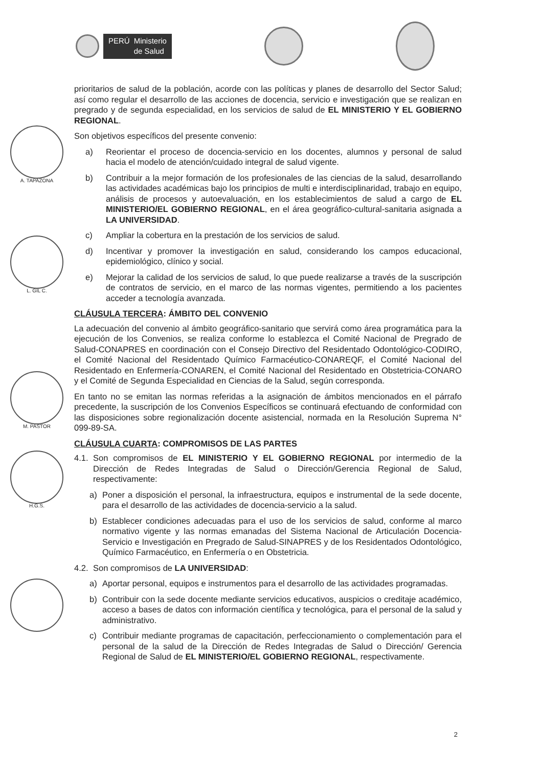PERÚ Ministerio
de Salud
A. TAPAZONA
L. GIL C.
M. PASTOR
H.G.S.
prioritarios de salud de la población, acorde con las políticas y planes de desarrollo del Sector Salud; así como regular el desarrollo de las acciones de docencia, servicio e investigación que se realizan en pregrado y de segunda especialidad, en los servicios de salud de EL MINISTERIO Y EL GOBIERNO REGIONAL.
Son objetivos específicos del presente convenio:
a) Reorientar el proceso de docencia-servicio en los docentes, alumnos y personal de salud hacia el modelo de atención/cuidado integral de salud vigente.
b) Contribuir a la mejor formación de los profesionales de las ciencias de la salud, desarrollando las actividades académicas bajo los principios de multi e interdisciplinaridad, trabajo en equipo, análisis de procesos y autoevaluación, en los establecimientos de salud a cargo de EL MINISTERIO/EL GOBIERNO REGIONAL, en el área geográfico-cultural-sanitaria asignada a LA UNIVERSIDAD.
c) Ampliar la cobertura en la prestación de los servicios de salud.
d) Incentivar y promover la investigación en salud, considerando los campos educacional, epidemiológico, clínico y social.
e) Mejorar la calidad de los servicios de salud, lo que puede realizarse a través de la suscripción de contratos de servicio, en el marco de las normas vigentes, permitiendo a los pacientes acceder a tecnología avanzada.
CLÁUSULA TERCERA: ÁMBITO DEL CONVENIO
La adecuación del convenio al ámbito geográfico-sanitario que servirá como área programática para la ejecución de los Convenios, se realiza conforme lo establezca el Comité Nacional de Pregrado de Salud-CONAPRES en coordinación con el Consejo Directivo del Residentado Odontológico-CODIRO, el Comité Nacional del Residentado Químico Farmacéutico-CONAREQF, el Comité Nacional del Residentado en Enfermería-CONAREN, el Comité Nacional del Residentado en Obstetricia-CONARO y el Comité de Segunda Especialidad en Ciencias de la Salud, según corresponda.
En tanto no se emitan las normas referidas a la asignación de ámbitos mencionados en el párrafo precedente, la suscripción de los Convenios Específicos se continuará efectuando de conformidad con las disposiciones sobre regionalización docente asistencial, normada en la Resolución Suprema N° 099-89-SA.
CLÁUSULA CUARTA: COMPROMISOS DE LAS PARTES
4.1. Son compromisos de EL MINISTERIO Y EL GOBIERNO REGIONAL por intermedio de la Dirección de Redes Integradas de Salud o Dirección/Gerencia Regional de Salud, respectivamente:
a) Poner a disposición el personal, la infraestructura, equipos e instrumental de la sede docente, para el desarrollo de las actividades de docencia-servicio a la salud.
b) Establecer condiciones adecuadas para el uso de los servicios de salud, conforme al marco normativo vigente y las normas emanadas del Sistema Nacional de Articulación Docencia-Servicio e Investigación en Pregrado de Salud-SINAPRES y de los Residentados Odontológico, Químico Farmacéutico, en Enfermería o en Obstetricia.
4.2. Son compromisos de LA UNIVERSIDAD:
a) Aportar personal, equipos e instrumentos para el desarrollo de las actividades programadas.
b) Contribuir con la sede docente mediante servicios educativos, auspicios o creditaje académico, acceso a bases de datos con información científica y tecnológica, para el personal de la salud y administrativo.
c) Contribuir mediante programas de capacitación, perfeccionamiento o complementación para el personal de la salud de la Dirección de Redes Integradas de Salud o Dirección/ Gerencia Regional de Salud de EL MINISTERIO/EL GOBIERNO REGIONAL, respectivamente.
2